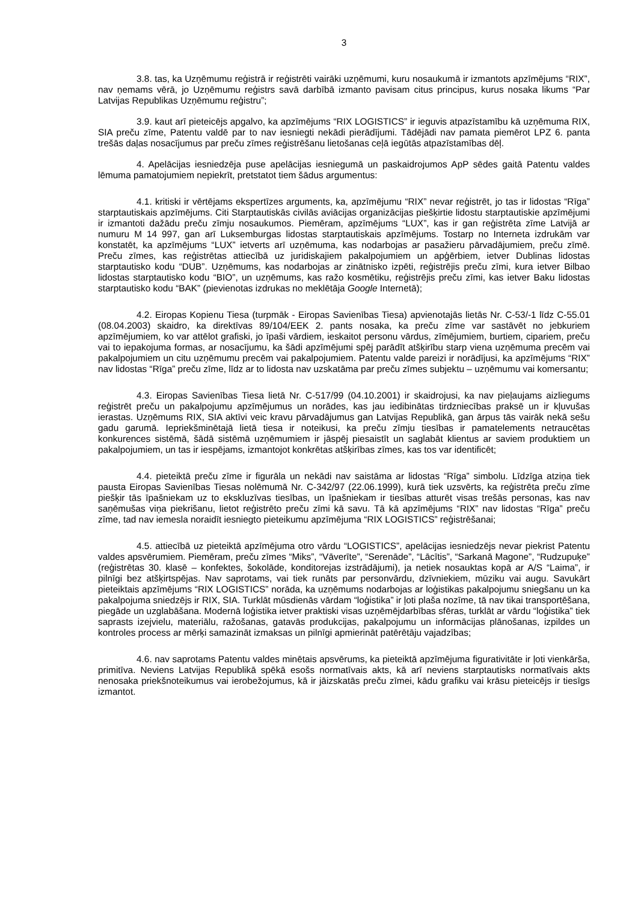3
3.8. tas, ka Uzņēmumu reģistrā ir reģistrēti vairāki uzņēmumi, kuru nosaukumā ir izmantots apzīmējums “RIX”, nav ņemams vērā, jo Uzņēmumu reģistrs savā darbībā izmanto pavisam citus principus, kurus nosaka likums “Par Latvijas Republikas Uzņēmumu reģistru”;
3.9. kaut arī pieteicējs apgalvo, ka apzīmējums “RIX LOGISTICS” ir ieguvis atpazīstamību kā uzņēmuma RIX, SIA preču zīme, Patentu valdē par to nav iesniegti nekādi pierādījumi. Tādējādi nav pamata piemērot LPZ 6. panta trešās daļas nosacījumus par preču zīmes reģistrēšanu lietošanas ceļā iegūtās atpazīstamības dēļ.
4. Apelācijas iesniedzēja puse apelācijas iesniegumā un paskaidrojumos ApP sēdes gaitā Patentu valdes lēmuma pamatojumiem nepiekrīt, pretstatot tiem šādus argumentus:
4.1. kritiski ir vērtējams ekspertīzes arguments, ka, apzīmējumu “RIX” nevar reģistrēt, jo tas ir lidostas “Rīga” starptautiskais apzīmējums. Citi Starptautiskās civilās aviācijas organizācijas piešķirtie lidostu starptautiskie apzīmējumi ir izmantoti dažādu preču zīmju nosaukumos. Piemēram, apzīmējums “LUX”, kas ir gan reģistrēta zīme Latvijā ar numuru M 14 997, gan arī Luksemburgas lidostas starptautiskais apzīmējums. Tostarp no Interneta izdrukām var konstatēt, ka apzīmējums “LUX” ietverts arī uzņēmuma, kas nodarbojas ar pasažieru pārvadājumiem, preču zīmē. Preču zīmes, kas reģistrētas attiecībā uz juridiskajiem pakalpojumiem un apģērbiem, ietver Dublinas lidostas starptautisko kodu “DUB”. Uzņēmums, kas nodarbojas ar zinātnisko izpēti, reģistrējis preču zīmi, kura ietver Bilbao lidostas starptautisko kodu “BIO”, un uzņēmums, kas ražo kosmētiku, reģistrējis preču zīmi, kas ietver Baku lidostas starptautisko kodu “BAK” (pievienotas izdrukas no meklētāja Google Internetā);
4.2. Eiropas Kopienu Tiesa (turpmāk - Eiropas Savienības Tiesa) apvienotajās lietās Nr. C-53/-1 līdz C-55.01 (08.04.2003) skaidro, ka direktīvas 89/104/EEK 2. pants nosaka, ka preču zīme var sastāvēt no jebkuriem apzīmējumiem, ko var attēlot grafiski, jo īpaši vārdiem, ieskaitot personu vārdus, zīmējumiem, burtiem, cipariem, preču vai to iepakojuma formas, ar nosacījumu, ka šādi apzīmējumi spēj parādīt atšķirību starp viena uzņēmuma precēm vai pakalpojumiem un citu uzņēmumu precēm vai pakalpojumiem. Patentu valde pareizi ir norādījusi, ka apzīmējums “RIX” nav lidostas “Rīga” preču zīme, līdz ar to lidosta nav uzskatāma par preču zīmes subjektu – uzņēmumu vai komersantu;
4.3. Eiropas Savienības Tiesa lietā Nr. C-517/99 (04.10.2001) ir skaidrojusi, ka nav pieļaujams aizliegums reģistrēt preču un pakalpojumu apzīmējumus un norādes, kas jau iedibinātas tirdzniecības praksē un ir kļuvušas ierastas. Uzņēmums RIX, SIA aktīvi veic kravu pārvadājumus gan Latvijas Republikā, gan ārpus tās vairāk nekā sešu gadu garumā. Iepriekšminētajā lietā tiesa ir noteikusi, ka preču zīmju tiesības ir pamatelements netraucētas konkurences sistēmā, šādā sistēmā uzņēmumiem ir jāspēj piesaistīt un saglabāt klientus ar saviem produktiem un pakalpojumiem, un tas ir iespējams, izmantojot konkrētas atšķirības zīmes, kas tos var identificēt;
4.4. pieteiktā preču zīme ir figurāla un nekādi nav saistāma ar lidostas “Rīga” simbolu. Līdzīga atziņa tiek pausta Eiropas Savienības Tiesas nolēmumā Nr. C-342/97 (22.06.1999), kurā tiek uzsvērts, ka reģistrēta preču zīme piešķir tās īpašniekam uz to ekskluzīvas tiesības, un īpašniekam ir tiesības atturēt visas trešās personas, kas nav saņēmušas viņa piekrišanu, lietot reģistrēto preču zīmi kā savu. Tā kā apzīmējums “RIX” nav lidostas “Rīga” preču zīme, tad nav iemesla noraidīt iesniegto pieteikumu apzīmējuma “RIX LOGISTICS” reģistrēšanai;
4.5. attiecībā uz pieteiktā apzīmējuma otro vārdu “LOGISTICS”, apelācijas iesniedzējs nevar piekrist Patentu valdes apsvērumiem. Piemēram, preču zīmes “Miks”, “Vāverīte”, “Serenāde”, “Lācītis”, “Sarkanā Magone”, “Rudzupuķe” (reģistrētas 30. klasē – konfektes, šokolāde, konditorejas izstrādājumi), ja netiek nosauktas kopā ar A/S “Laima”, ir pilnīgi bez atšķirtspējas. Nav saprotams, vai tiek runāts par personvārdu, dzīvniekiem, mūziku vai augu. Savukārt pieteiktais apzīmējums “RIX LOGISTICS” norāda, ka uzņēmums nodarbojas ar loģistikas pakalpojumu sniegšanu un ka pakalpojuma sniedzējs ir RIX, SIA. Turklāt mūsdienās vārdam “loģistika” ir ļoti plaša nozīme, tā nav tikai transportēšana, piegāde un uzglabāšana. Modernā loģistika ietver praktiski visas uzņēmējdarbības sfēras, turklāt ar vārdu “loģistika” tiek saprasts izejvielu, materiālu, ražošanas, gatavās produkcijas, pakalpojumu un informācijas plānošanas, izpildes un kontroles process ar mērķi samazināt izmaksas un pilnīgi apmierināt patērētāju vajadzības;
4.6. nav saprotams Patentu valdes minētais apsvērums, ka pieteiktā apzīmējuma figurativitāte ir ļoti vienkārša, primitīva. Neviens Latvijas Republikā spēkā esošs normatīvais akts, kā arī neviens starptautisks normatīvais akts nenosaka priekšnoteikumus vai ierobežojumus, kā ir jāizskatās preču zīmei, kādu grafiku vai krāsu pieteicējs ir tiesīgs izmantot.